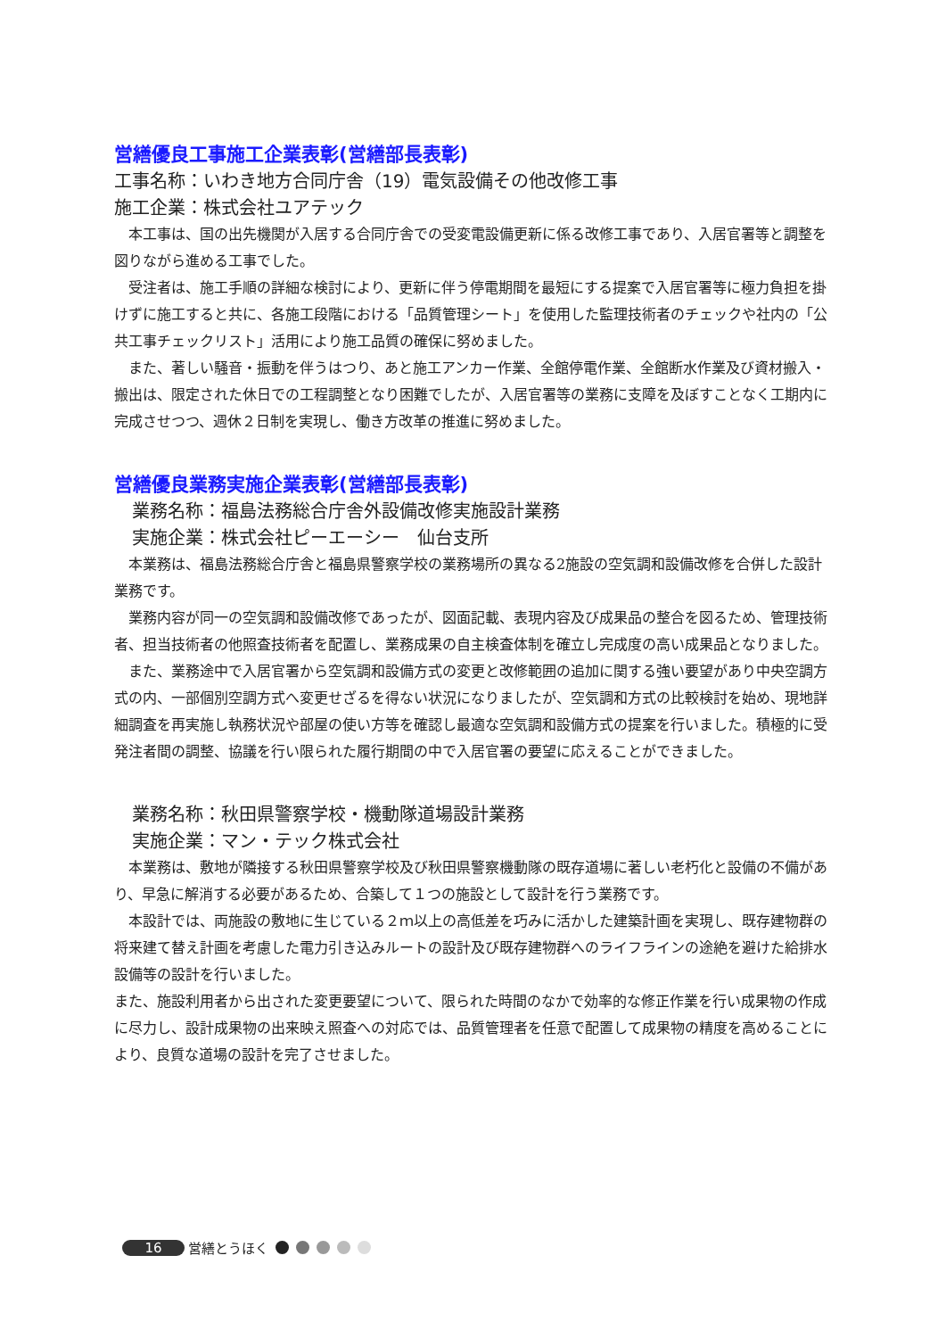営繕優良工事施工企業表彰(営繕部長表彰)
工事名称：いわき地方合同庁舎（19）電気設備その他改修工事
施工企業：株式会社ユアテック
　本工事は、国の出先機関が入居する合同庁舎での受変電設備更新に係る改修工事であり、入居官署等と調整を図りながら進める工事でした。
　受注者は、施工手順の詳細な検討により、更新に伴う停電期間を最短にする提案で入居官署等に極力負担を掛けずに施工すると共に、各施工段階における「品質管理シート」を使用した監理技術者のチェックや社内の「公共工事チェックリスト」活用により施工品質の確保に努めました。
　また、著しい騒音・振動を伴うはつり、あと施工アンカー作業、全館停電作業、全館断水作業及び資材搬入・搬出は、限定された休日での工程調整となり困難でしたが、入居官署等の業務に支障を及ぼすことなく工期内に完成させつつ、週休２日制を実現し、働き方改革の推進に努めました。
営繕優良業務実施企業表彰(営繕部長表彰)
業務名称：福島法務総合庁舎外設備改修実施設計業務
実施企業：株式会社ピーエーシー　仙台支所
　本業務は、福島法務総合庁舎と福島県警察学校の業務場所の異なる2施設の空気調和設備改修を合併した設計業務です。
　業務内容が同一の空気調和設備改修であったが、図面記載、表現内容及び成果品の整合を図るため、管理技術者、担当技術者の他照査技術者を配置し、業務成果の自主検査体制を確立し完成度の高い成果品となりました。
　また、業務途中で入居官署から空気調和設備方式の変更と改修範囲の追加に関する強い要望があり中央空調方式の内、一部個別空調方式へ変更せざるを得ない状況になりましたが、空気調和方式の比較検討を始め、現地詳細調査を再実施し執務状況や部屋の使い方等を確認し最適な空気調和設備方式の提案を行いました。積極的に受発注者間の調整、協議を行い限られた履行期間の中で入居官署の要望に応えることができました。
業務名称：秋田県警察学校・機動隊道場設計業務
実施企業：マン・テック株式会社
　本業務は、敷地が隣接する秋田県警察学校及び秋田県警察機動隊の既存道場に著しい老朽化と設備の不備があり、早急に解消する必要があるため、合築して１つの施設として設計を行う業務です。
　本設計では、両施設の敷地に生じている２ｍ以上の高低差を巧みに活かした建築計画を実現し、既存建物群の将来建て替え計画を考慮した電力引き込みルートの設計及び既存建物群へのライフラインの途絶を避けた給排水設備等の設計を行いました。
また、施設利用者から出された変更要望について、限られた時間のなかで効率的な修正作業を行い成果物の作成に尽力し、設計成果物の出来映え照査への対応では、品質管理者を任意で配置して成果物の精度を高めることにより、良質な道場の設計を完了させました。
16 営繕とうほく